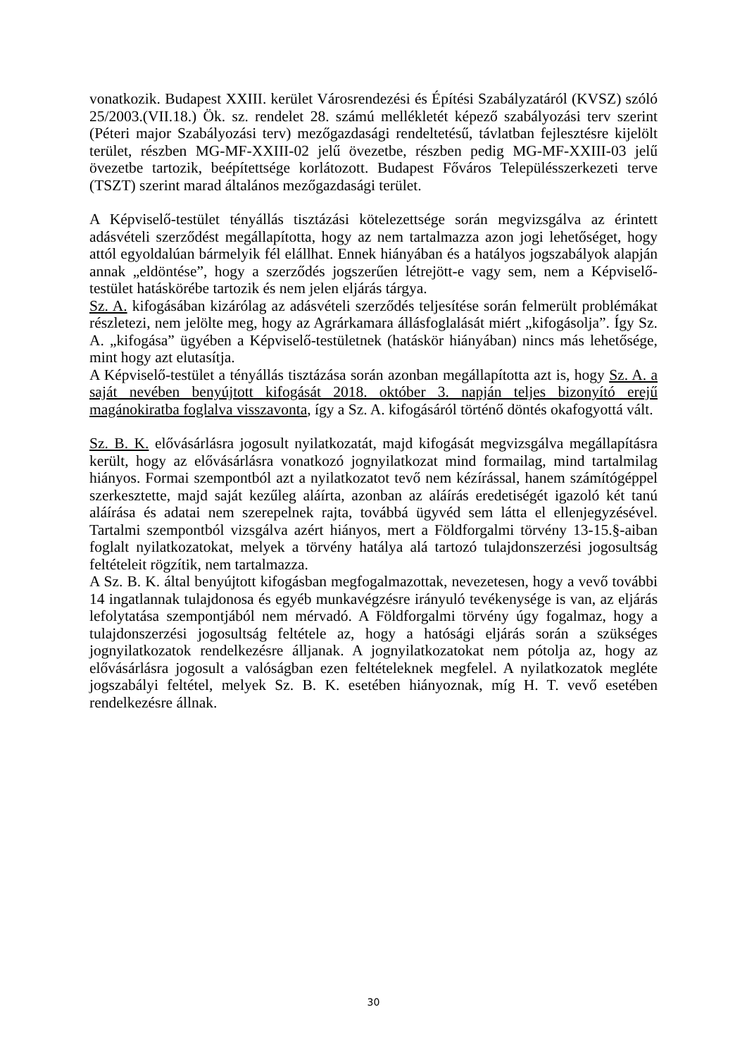vonatkozik. Budapest XXIII. kerület Városrendezési és Építési Szabályzatáról (KVSZ) szóló 25/2003.(VII.18.) Ök. sz. rendelet 28. számú mellékletét képező szabályozási terv szerint (Péteri major Szabályozási terv) mezőgazdasági rendeltetésű, távlatban fejlesztésre kijelölt terület, részben MG-MF-XXIII-02 jelű övezetbe, részben pedig MG-MF-XXIII-03 jelű övezetbe tartozik, beépítettsége korlátozott. Budapest Főváros Településszerkezeti terve (TSZT) szerint marad általános mezőgazdasági terület.
A Képviselő-testület tényállás tisztázási kötelezettsége során megvizsgálva az érintett adásvételi szerződést megállapította, hogy az nem tartalmazza azon jogi lehetőséget, hogy attól egyoldalúan bármelyik fél elállhat. Ennek hiányában és a hatályos jogszabályok alapján annak „eldöntése”, hogy a szerződés jogszerűen létrejött-e vagy sem, nem a Képviselő-testület hatáskörébe tartozik és nem jelen eljárás tárgya.
Sz. A. kifogásában kizárólag az adásvételi szerződés teljesítése során felmerült problémákat részletezi, nem jelölte meg, hogy az Agrárkamara állásfoglalását miért „kifogásolja”. Így Sz. A. „kifogása” ügyében a Képviselő-testületnek (hatáskör hiányában) nincs más lehetősége, mint hogy azt elutasítja.
A Képviselő-testület a tényállás tisztázása során azonban megállapította azt is, hogy Sz. A. a saját nevében benyújtott kifogását 2018. október 3. napján teljes bizonyító erejű magánokiratba foglalva visszavonta, így a Sz. A. kifogásáról történő döntés okafogyottá vált.
Sz. B. K. elővásárlásra jogosult nyilatkozatát, majd kifogását megvizsgálva megállapításra került, hogy az elővásárlásra vonatkozó jognyilatkozat mind formailag, mind tartalmilag hiányos. Formai szempontból azt a nyilatkozatot tevő nem kézírással, hanem számítógéppel szerkesztette, majd saját kezűleg aláírta, azonban az aláírás eredetiségét igazoló két tanú aláírása és adatai nem szerepelnek rajta, továbbá ügyvéd sem látta el ellenjegyzésével. Tartalmi szempontból vizsgálva azért hiányos, mert a Földforgalmi törvény 13-15.§-aiban foglalt nyilatkozatokat, melyek a törvény hatálya alá tartozó tulajdonszerzési jogosultság feltételeit rögzítik, nem tartalmazza.
A Sz. B. K. által benyújtott kifogásban megfogalmazottak, nevezetesen, hogy a vevő további 14 ingatlannak tulajdonosa és egyéb munkavégzésre irányuló tevékenysége is van, az eljárás lefolytatása szempontjából nem mérvadó. A Földforgalmi törvény úgy fogalmaz, hogy a tulajdonszerzési jogosultság feltétele az, hogy a hatósági eljárás során a szükséges jognyilatkozatok rendelkezésre álljanak. A jognyilatkozatokat nem pótolja az, hogy az elővásárlásra jogosult a valóságban ezen feltételeknek megfelel. A nyilatkozatok megléte jogszabályi feltétel, melyek Sz. B. K. esetében hiányoznak, míg H. T. vevő esetében rendelkezésre állnak.
30